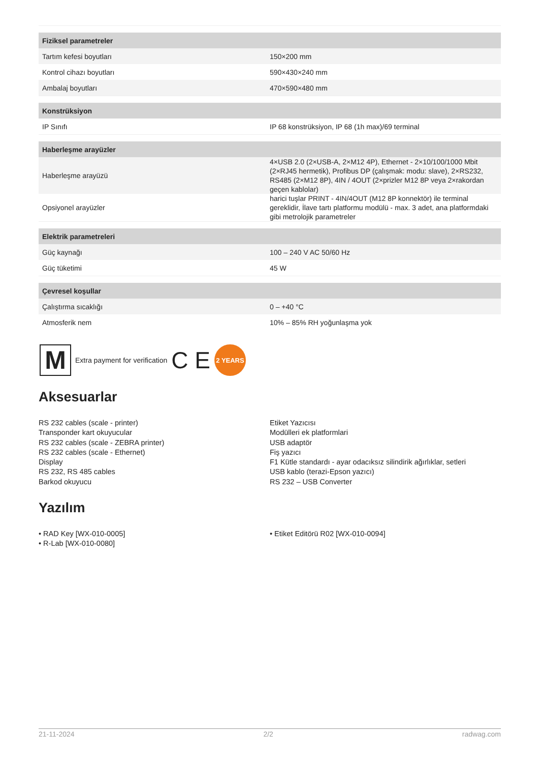| Fiziksel parametreler | |
| --- | --- |
| Tartım kefesi boyutları | 150×200 mm |
| Kontrol cihazı boyutları | 590×430×240 mm |
| Ambalaj boyutları | 470×590×480 mm |
| Konstrüksiyon | |
| IP Sınıfı | IP 68 konstrüksiyon, IP 68 (1h max)/69 terminal |
| Haberleşme arayüzler | |
| Haberleşme arayüzü | 4×USB 2.0 (2×USB-A, 2×M12 4P), Ethernet - 2×10/100/1000 Mbit (2×RJ45 hermetik), Profibus DP (çalışmak: modu: slave), 2×RS232, RS485 (2×M12 8P), 4IN / 4OUT (2×prizler M12 8P veya 2×rakordan geçen kablolar) |
| Opsiyonel arayüzler | harici tuşlar PRINT - 4IN/4OUT (M12 8P konnektör) ile terminal gereklidir, İlave tartı platformu modülü - max. 3 adet, ana platformdaki gibi metrolojik parametreler |
| Elektrik parametreleri | |
| Güç kaynağı | 100 – 240 V AC 50/60 Hz |
| Güç tüketimi | 45 W |
| Çevresel koşullar | |
| Çalıştırma sıcaklığı | 0 – +40 °C |
| Atmosferik nem | 10% – 85% RH yoğunlaşma yok |
M
Extra payment for verification C E
2 YEARS
Aksesuarlar
RS 232 cables (scale - printer)
Transponder kart okuyucular
RS 232 cables (scale - ZEBRA printer)
RS 232 cables (scale - Ethernet)
Display
RS 232, RS 485 cables
Barkod okuyucu
Etiket Yazıcısı
Modülleri ek platformlari
USB adaptör
Fiş yazıcı
F1 Kütle standardı - ayar odacıksız silindirik ağırlıklar, setleri
USB kablo (terazi-Epson yazıcı)
RS 232 – USB Converter
Yazılım
• RAD Key [WX-010-0005]
• R-Lab [WX-010-0080]
• Etiket Editörü R02 [WX-010-0094]
21-11-2024 2/2 radwag.com